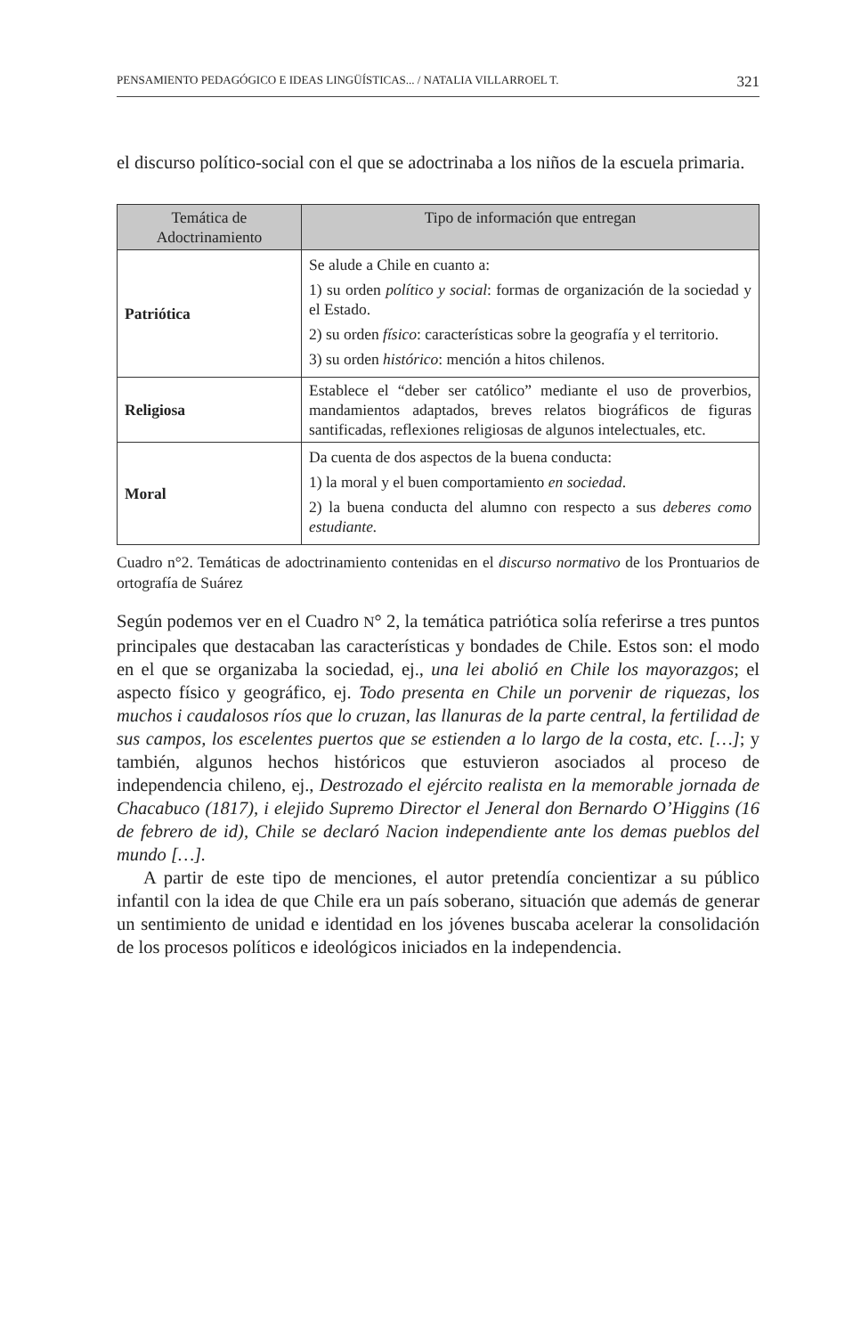PENSAMIENTO PEDAGÓGICO E IDEAS LINGÜÍSTICAS... / NATALIA VILLARROEL T. 321
el discurso político-social con el que se adoctrinaba a los niños de la escuela primaria.
| Temática de Adoctrinamiento | Tipo de información que entregan |
| --- | --- |
| Patriótica | Se alude a Chile en cuanto a: 1) su orden político y social : formas de organización de la sociedad y el Estado. 2) su orden físico : características sobre la geografía y el territorio. 3) su orden histórico : mención a hitos chilenos. |
| Religiosa | Establece el “deber ser católico” mediante el uso de proverbios, mandamientos adaptados, breves relatos biográficos de figuras santificadas, reflexiones religiosas de algunos intelectuales, etc. |
| Moral | Da cuenta de dos aspectos de la buena conducta: 1) la moral y el buen comportamiento en sociedad . 2) la buena conducta del alumno con respecto a sus deberes como estudiante. |
Cuadro n°2. Temáticas de adoctrinamiento contenidas en el discurso normativo de los Prontuarios de ortografía de Suárez
Según podemos ver en el Cuadro N° 2, la temática patriótica solía referirse a tres puntos principales que destacaban las características y bondades de Chile. Estos son: el modo en el que se organizaba la sociedad, ej., una lei abolió en Chile los mayorazgos; el aspecto físico y geográfico, ej. Todo presenta en Chile un porvenir de riquezas, los muchos i caudalosos ríos que lo cruzan, las llanuras de la parte central, la fertilidad de sus campos, los escelentes puertos que se estienden a lo largo de la costa, etc. […]; y también, algunos hechos históricos que estuvieron asociados al proceso de independencia chileno, ej., Destrozado el ejército realista en la memorable jornada de Chacabuco (1817), i elejido Supremo Director el Jeneral don Bernardo O’Higgins (16 de febrero de id), Chile se declaró Nacion independiente ante los demas pueblos del mundo […].
A partir de este tipo de menciones, el autor pretendía concientizar a su público infantil con la idea de que Chile era un país soberano, situación que además de generar un sentimiento de unidad e identidad en los jóvenes buscaba acelerar la consolidación de los procesos políticos e ideológicos iniciados en la independencia.